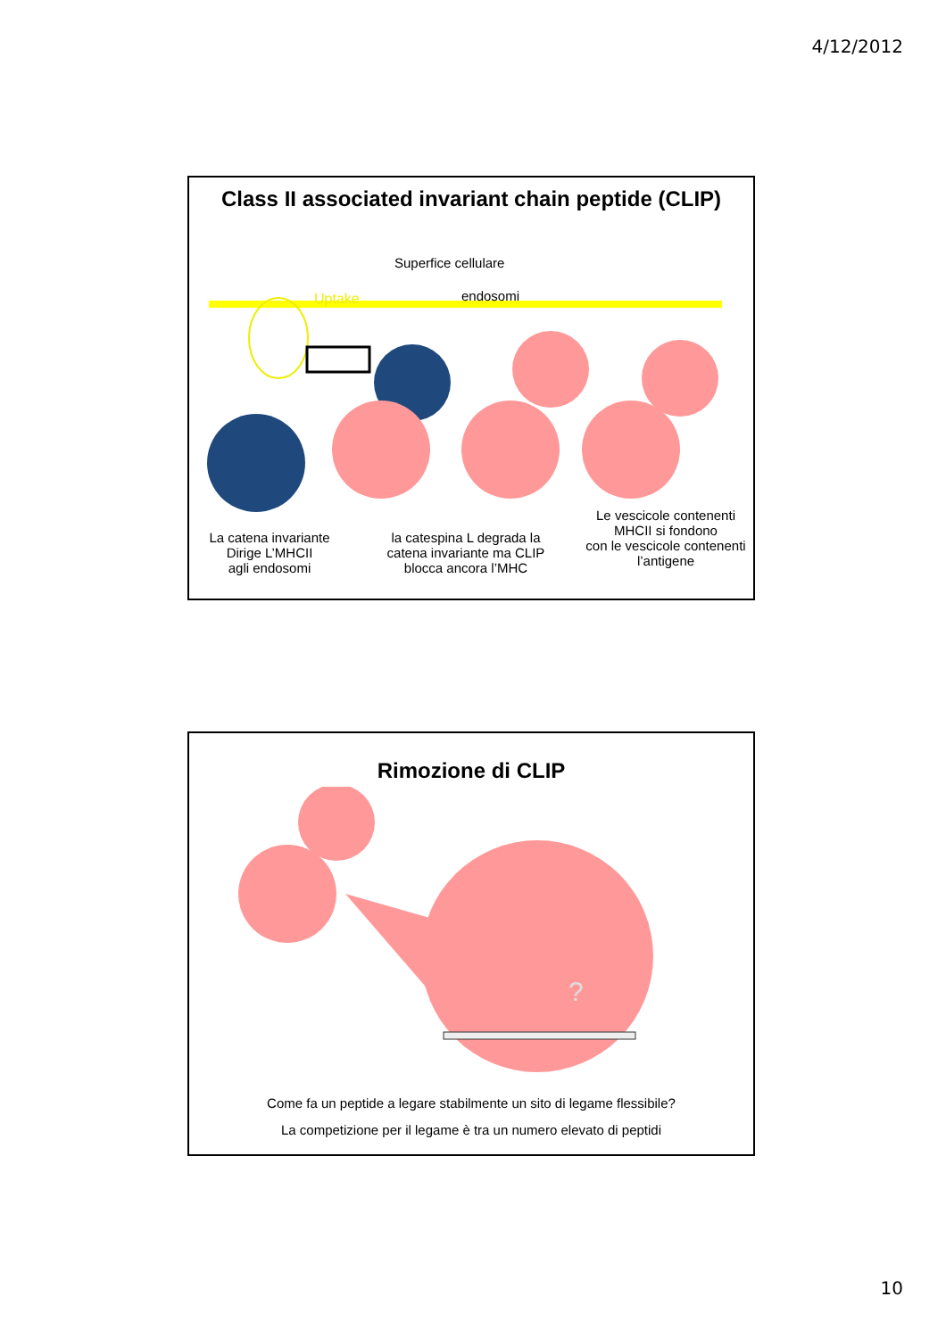4/12/2012
Class II associated invariant chain peptide (CLIP)
Superfice cellulare
Uptake endosomi
La catena invariante
Dirige L’MHCII
agli endosomi
la catespina L degrada la catena invariante ma CLIP blocca ancora l’MHC
Le vescicole contenenti MHCII si fondono
con le vescicole contenenti l’antigene
Rimozione di CLIP
?
Come fa un peptide a legare stabilmente un sito di legame flessibile?
La competizione per il legame è tra un numero elevato di peptidi
10